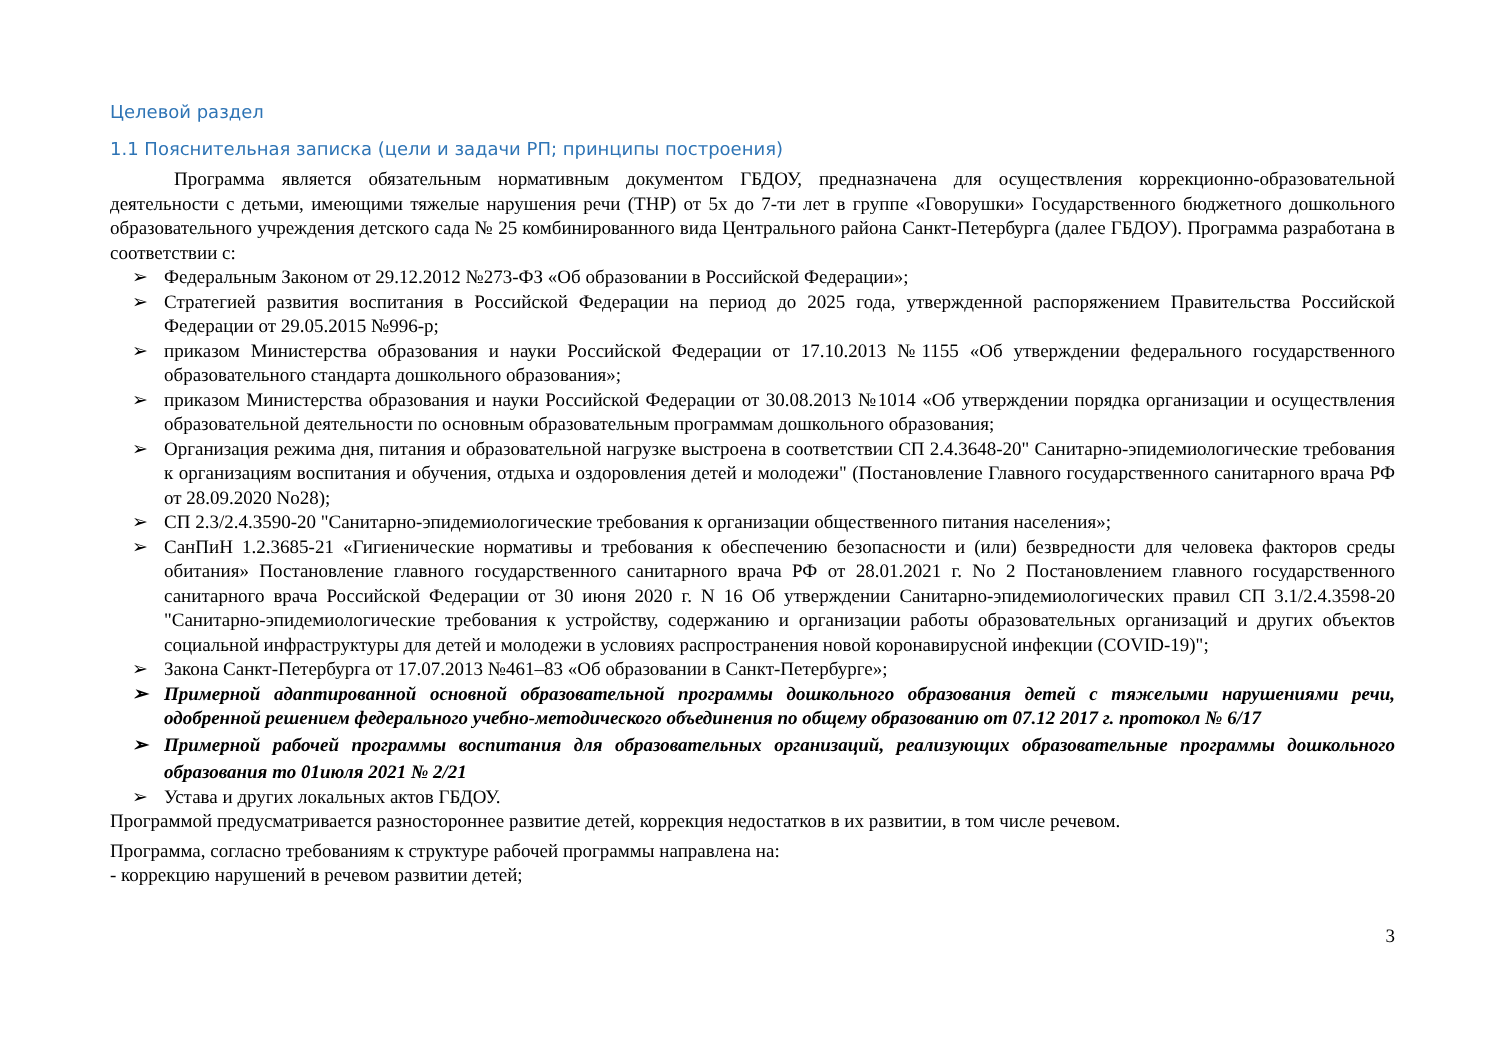Целевой раздел
1.1 Пояснительная записка (цели и задачи РП; принципы построения)
Программа является обязательным нормативным документом ГБДОУ, предназначена для осуществления коррекционно-образовательной деятельности с детьми, имеющими тяжелые нарушения речи (ТНР) от 5х до 7-ти лет в группе «Говорушки» Государственного бюджетного дошкольного образовательного учреждения детского сада № 25 комбинированного вида Центрального района Санкт-Петербурга (далее ГБДОУ). Программа разработана в соответствии с:
➢ Федеральным Законом от 29.12.2012 №273-ФЗ «Об образовании в Российской Федерации»;
➢ Стратегией развития воспитания в Российской Федерации на период до 2025 года, утвержденной распоряжением Правительства Российской Федерации от 29.05.2015 №996-р;
➢ приказом Министерства образования и науки Российской Федерации от 17.10.2013 №1155 «Об утверждении федерального государственного образовательного стандарта дошкольного образования»;
➢ приказом Министерства образования и науки Российской Федерации от 30.08.2013 №1014 «Об утверждении порядка организации и осуществления образовательной деятельности по основным образовательным программам дошкольного образования;
➢ Организация режима дня, питания и образовательной нагрузке выстроена в соответствии СП 2.4.3648-20" Санитарно-эпидемиологические требования к организациям воспитания и обучения, отдыха и оздоровления детей и молодежи" (Постановление Главного государственного санитарного врача РФ от 28.09.2020 No28);
➢ СП 2.3/2.4.3590-20 "Санитарно-эпидемиологические требования к организации общественного питания населения»;
➢ СанПиН 1.2.3685-21 «Гигиенические нормативы и требования к обеспечению безопасности и (или) безвредности для человека факторов среды обитания» Постановление главного государственного санитарного врача РФ от 28.01.2021 г. No 2 Постановлением главного государственного санитарного врача Российской Федерации от 30 июня 2020 г. N 16 Об утверждении Санитарно-эпидемиологических правил СП 3.1/2.4.3598-20 "Санитарно-эпидемиологические требования к устройству, содержанию и организации работы образовательных организаций и других объектов социальной инфраструктуры для детей и молодежи в условиях распространения новой коронавирусной инфекции (COVID-19)";
➢ Закона Санкт-Петербурга от 17.07.2013 №461–83 «Об образовании в Санкт-Петербурге»;
➢ Примерной адаптированной основной образовательной программы дошкольного образования детей с тяжелыми нарушениями речи, одобренной решением федерального учебно-методического объединения по общему образованию от 07.12 2017 г. протокол № 6/17
➢ Примерной рабочей программы воспитания для образовательных организаций, реализующих образовательные программы дошкольного образования то 01июля 2021 № 2/21
➢ Устава и других локальных актов ГБДОУ.
Программой предусматривается разностороннее развитие детей, коррекция недостатков в их развитии, в том числе речевом.
Программа, согласно требованиям к структуре рабочей программы направлена на:
- коррекцию нарушений в речевом развитии детей;
3